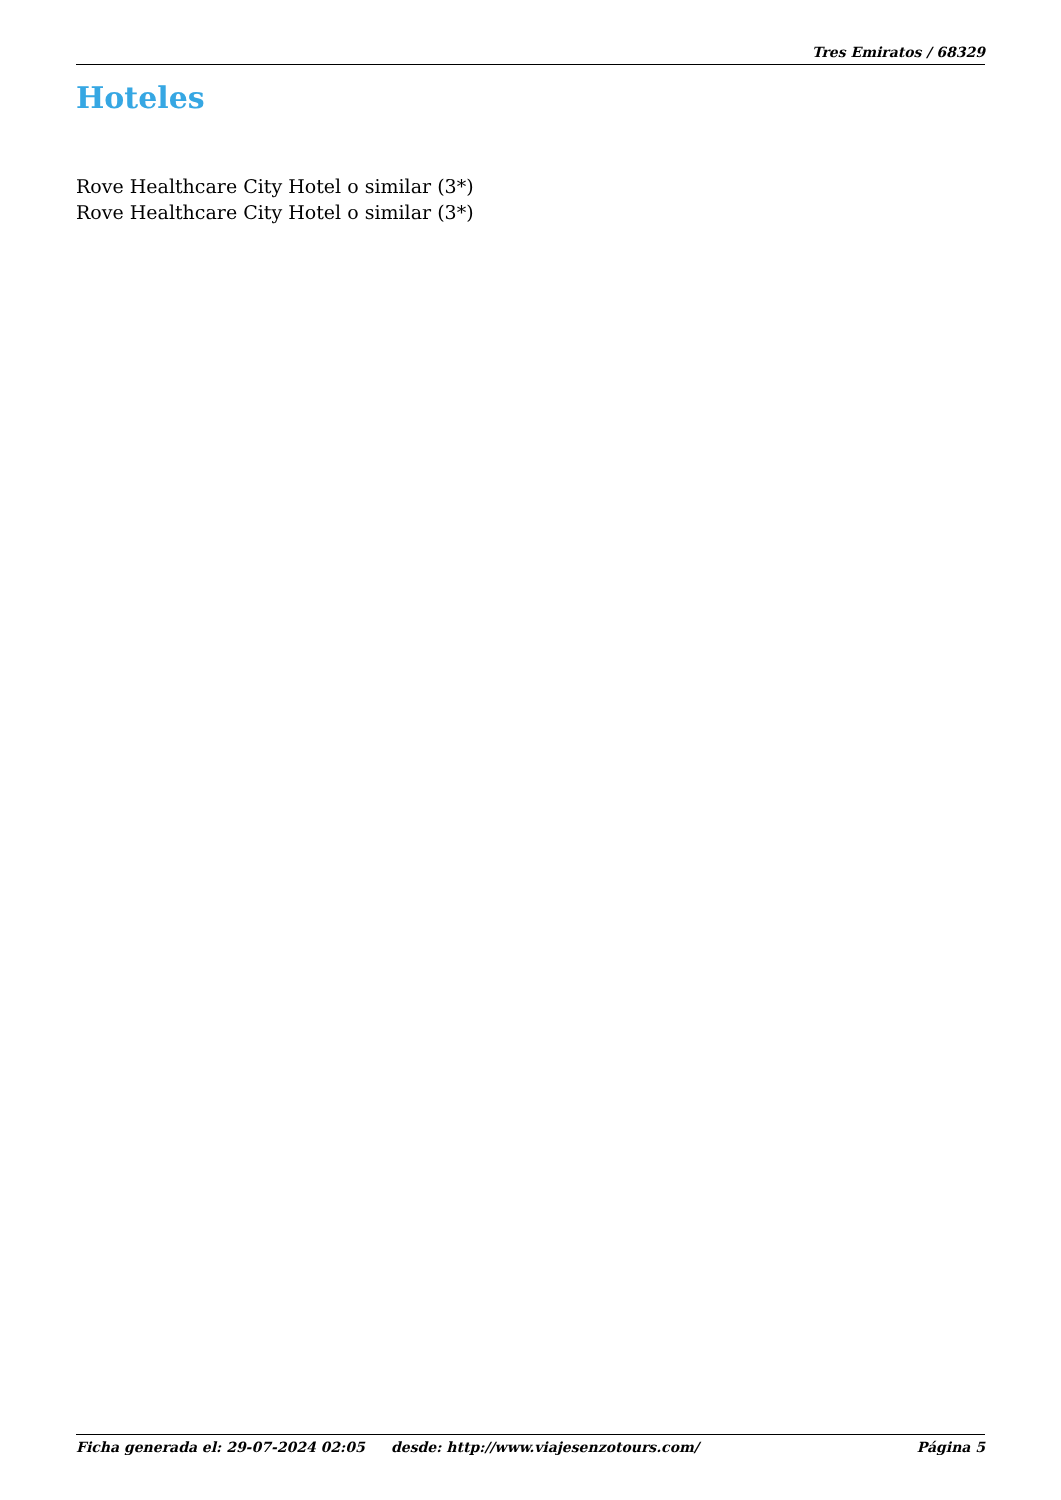Tres Emiratos / 68329
Hoteles
Rove Healthcare City Hotel o similar (3*)
Rove Healthcare City Hotel o similar (3*)
Ficha generada el: 29-07-2024 02:05 desde: http://www.viajesenzotours.com/ Página 5